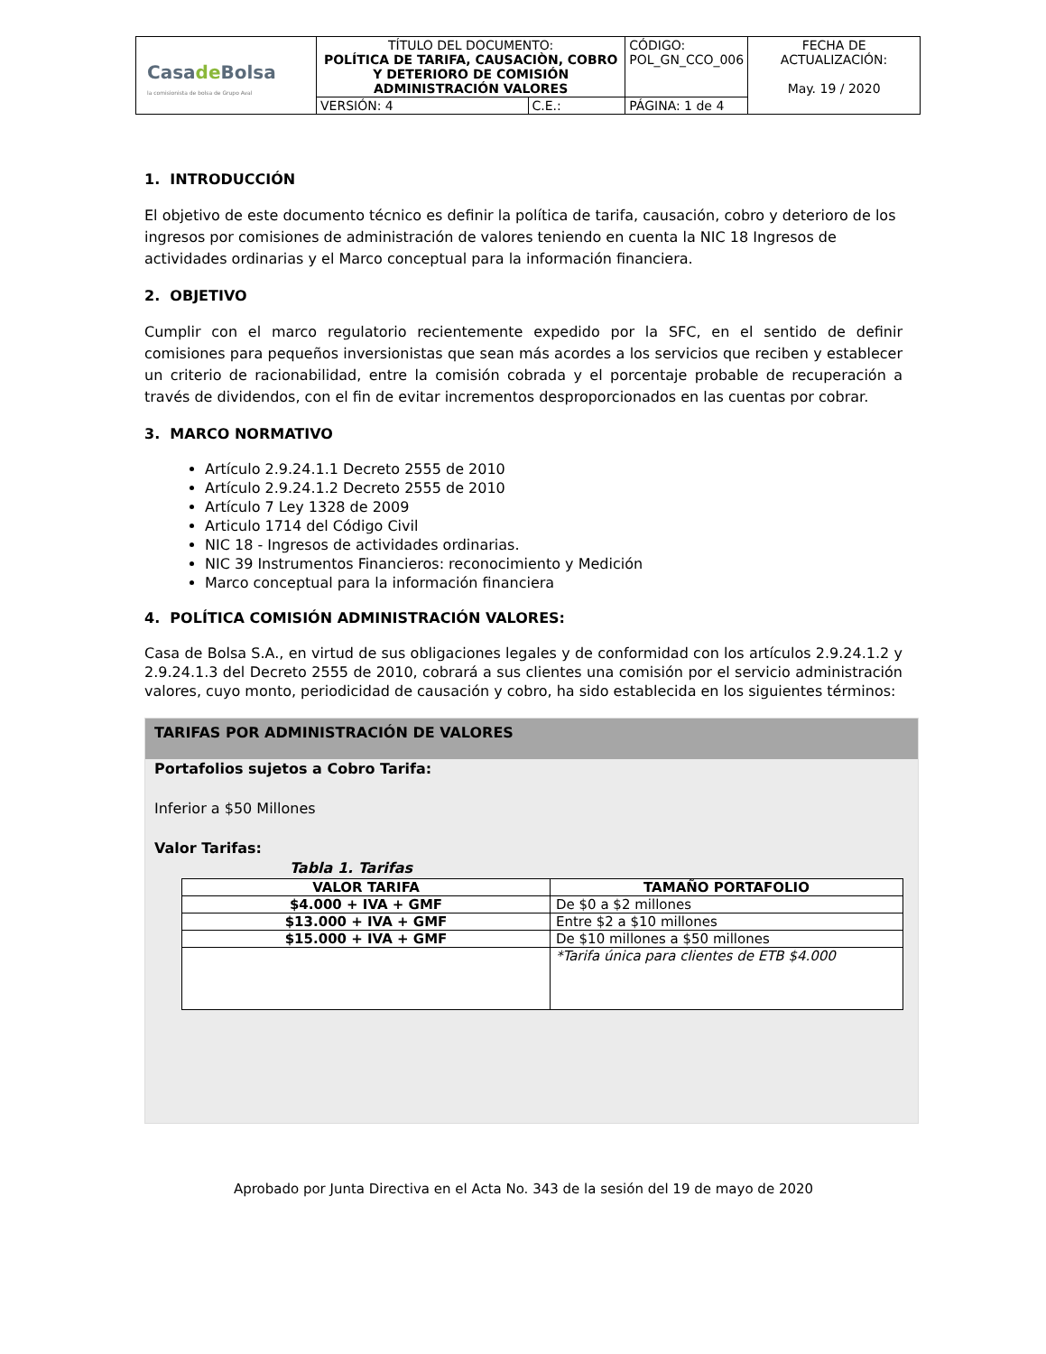| Casa de Bolsa la comisionista de bolsa de Grupo Aval | TÍTULO DEL DOCUMENTO: POLÍTICA DE TARIFA, CAUSACIÒN, COBRO Y DETERIORO DE COMISIÓN ADMINISTRACIÓN VALORES | | CÓDIGO: POL_GN_CCO_006 | FECHA DE ACTUALIZACIÓN: May. 19 / 2020 |
| | VERSIÓN: 4 | C.E.: | PÁGINA: 1 de 4 | |
1. INTRODUCCIÓN
El objetivo de este documento técnico es definir la política de tarifa, causación, cobro y deterioro de los ingresos por comisiones de administración de valores teniendo en cuenta la NIC 18 Ingresos de actividades ordinarias y el Marco conceptual para la información financiera.
2. OBJETIVO
Cumplir con el marco regulatorio recientemente expedido por la SFC, en el sentido de definir comisiones para pequeños inversionistas que sean más acordes a los servicios que reciben y establecer un criterio de racionabilidad, entre la comisión cobrada y el porcentaje probable de recuperación a través de dividendos, con el fin de evitar incrementos desproporcionados en las cuentas por cobrar.
3. MARCO NORMATIVO
Artículo 2.9.24.1.1 Decreto 2555 de 2010
Artículo 2.9.24.1.2 Decreto 2555 de 2010
Artículo 7 Ley 1328 de 2009
Articulo 1714 del Código Civil
NIC 18 - Ingresos de actividades ordinarias.
NIC 39 Instrumentos Financieros: reconocimiento y Medición
Marco conceptual para la información financiera
4. POLÍTICA COMISIÓN ADMINISTRACIÓN VALORES:
Casa de Bolsa S.A., en virtud de sus obligaciones legales y de conformidad con los artículos 2.9.24.1.2 y 2.9.24.1.3 del Decreto 2555 de 2010, cobrará a sus clientes una comisión por el servicio administración valores, cuyo monto, periodicidad de causación y cobro, ha sido establecida en los siguientes términos:
TARIFAS POR ADMINISTRACIÓN DE VALORES
Portafolios sujetos a Cobro Tarifa:
Inferior a $50 Millones
Valor Tarifas:
Tabla 1. Tarifas
| VALOR TARIFA | TAMAÑO PORTAFOLIO |
| --- | --- |
| $4.000 + IVA + GMF | De $0 a $2 millones |
| $13.000 + IVA + GMF | Entre $2 a $10 millones |
| $15.000 + IVA + GMF | De $10 millones a $50 millones |
| | *Tarifa única para clientes de ETB $4.000 |
Aprobado por Junta Directiva en el Acta No. 343 de la sesión del 19 de mayo de 2020